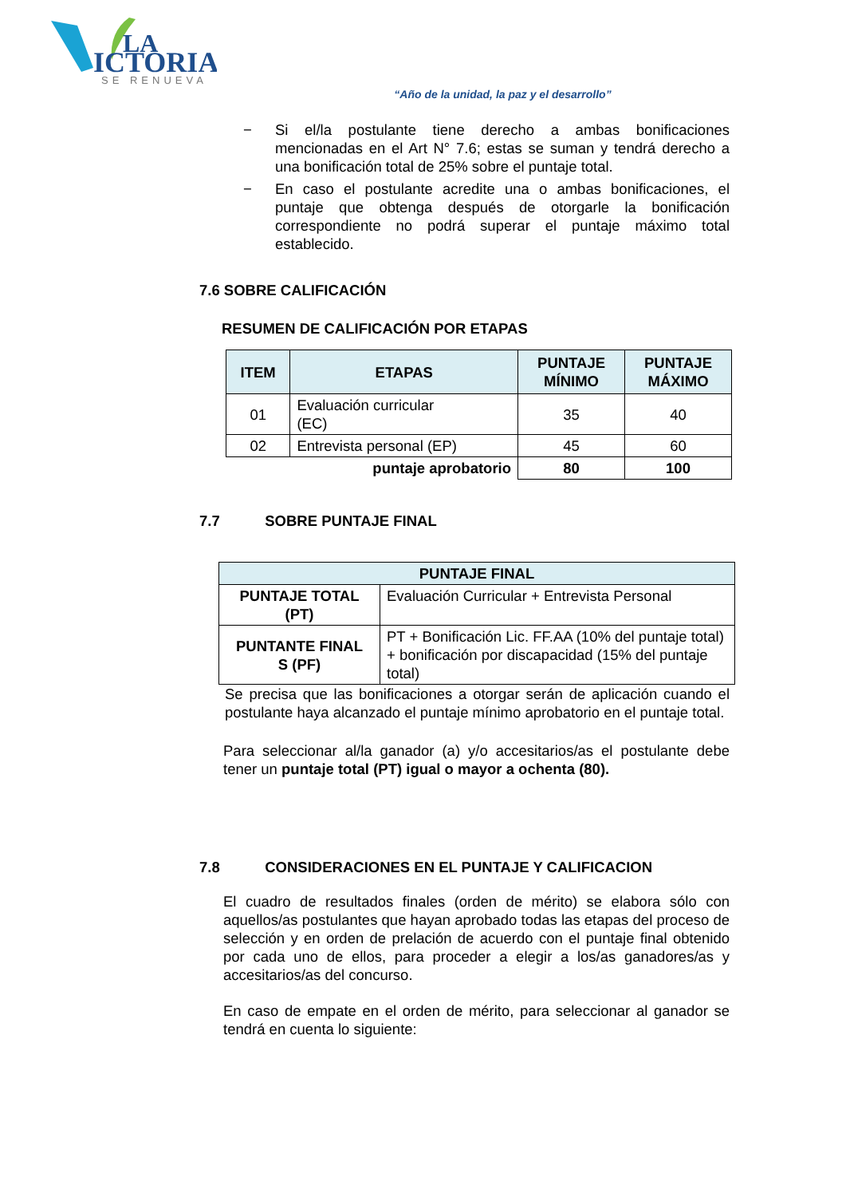LA
ICTORIA
SE RENUEVA
“Año de la unidad, la paz y el desarrollo”
− Si el/la postulante tiene derecho a ambas bonificaciones mencionadas en el Art N° 7.6; estas se suman y tendrá derecho a una bonificación total de 25% sobre el puntaje total.
− En caso el postulante acredite una o ambas bonificaciones, el puntaje que obtenga después de otorgarle la bonificación correspondiente no podrá superar el puntaje máximo total establecido.
7.6 SOBRE CALIFICACIÓN
RESUMEN DE CALIFICACIÓN POR ETAPAS
| ITEM | ETAPAS | PUNTAJE MÍNIMO | PUNTAJE MÁXIMO |
| --- | --- | --- | --- |
| 01 | Evaluación curricular (EC) | 35 | 40 |
| 02 | Entrevista personal (EP) | 45 | 60 |
| puntaje aprobatorio | | 80 | 100 |
7.7 SOBRE PUNTAJE FINAL
| PUNTAJE FINAL | |
| --- | --- |
| PUNTAJE TOTAL (PT) | Evaluación Curricular + Entrevista Personal |
| PUNTANTE FINAL S (PF) | PT + Bonificación Lic. FF.AA (10% del puntaje total) + bonificación por discapacidad (15% del puntaje total) |
Se precisa que las bonificaciones a otorgar serán de aplicación cuando el postulante haya alcanzado el puntaje mínimo aprobatorio en el puntaje total.
Para seleccionar al/la ganador (a) y/o accesitarios/as el postulante debe tener un puntaje total (PT) igual o mayor a ochenta (80).
7.8 CONSIDERACIONES EN EL PUNTAJE Y CALIFICACION
El cuadro de resultados finales (orden de mérito) se elabora sólo con aquellos/as postulantes que hayan aprobado todas las etapas del proceso de selección y en orden de prelación de acuerdo con el puntaje final obtenido por cada uno de ellos, para proceder a elegir a los/as ganadores/as y accesitarios/as del concurso.
En caso de empate en el orden de mérito, para seleccionar al ganador se tendrá en cuenta lo siguiente: